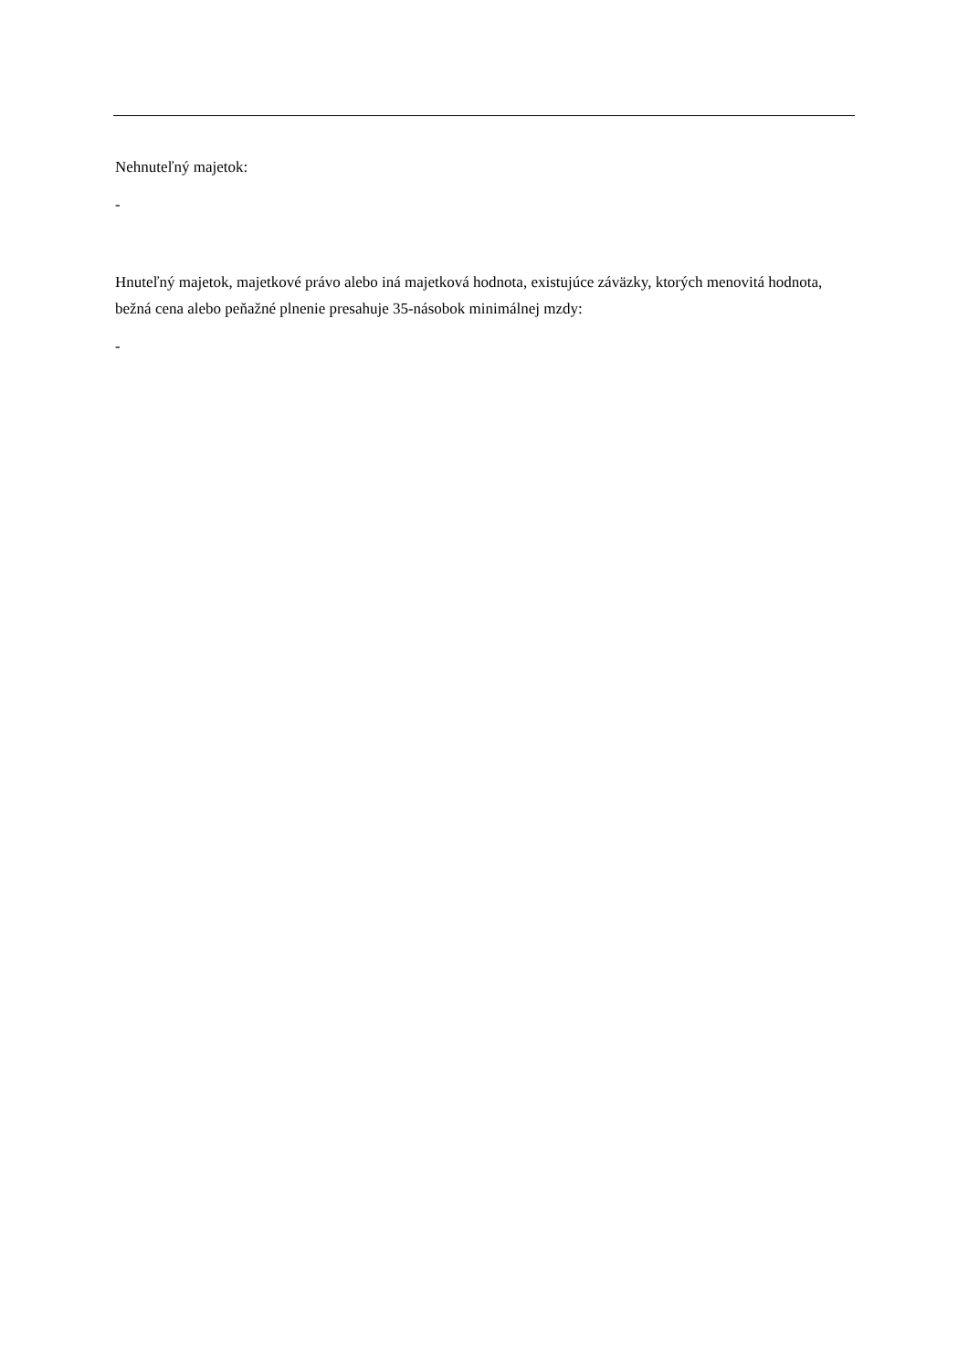Nehnuteľný majetok:
-
Hnuteľný majetok, majetkové právo alebo iná majetková hodnota, existujúce záväzky, ktorých menovitá hodnota, bežná cena alebo peňažné plnenie presahuje 35-násobok minimálnej mzdy:
-